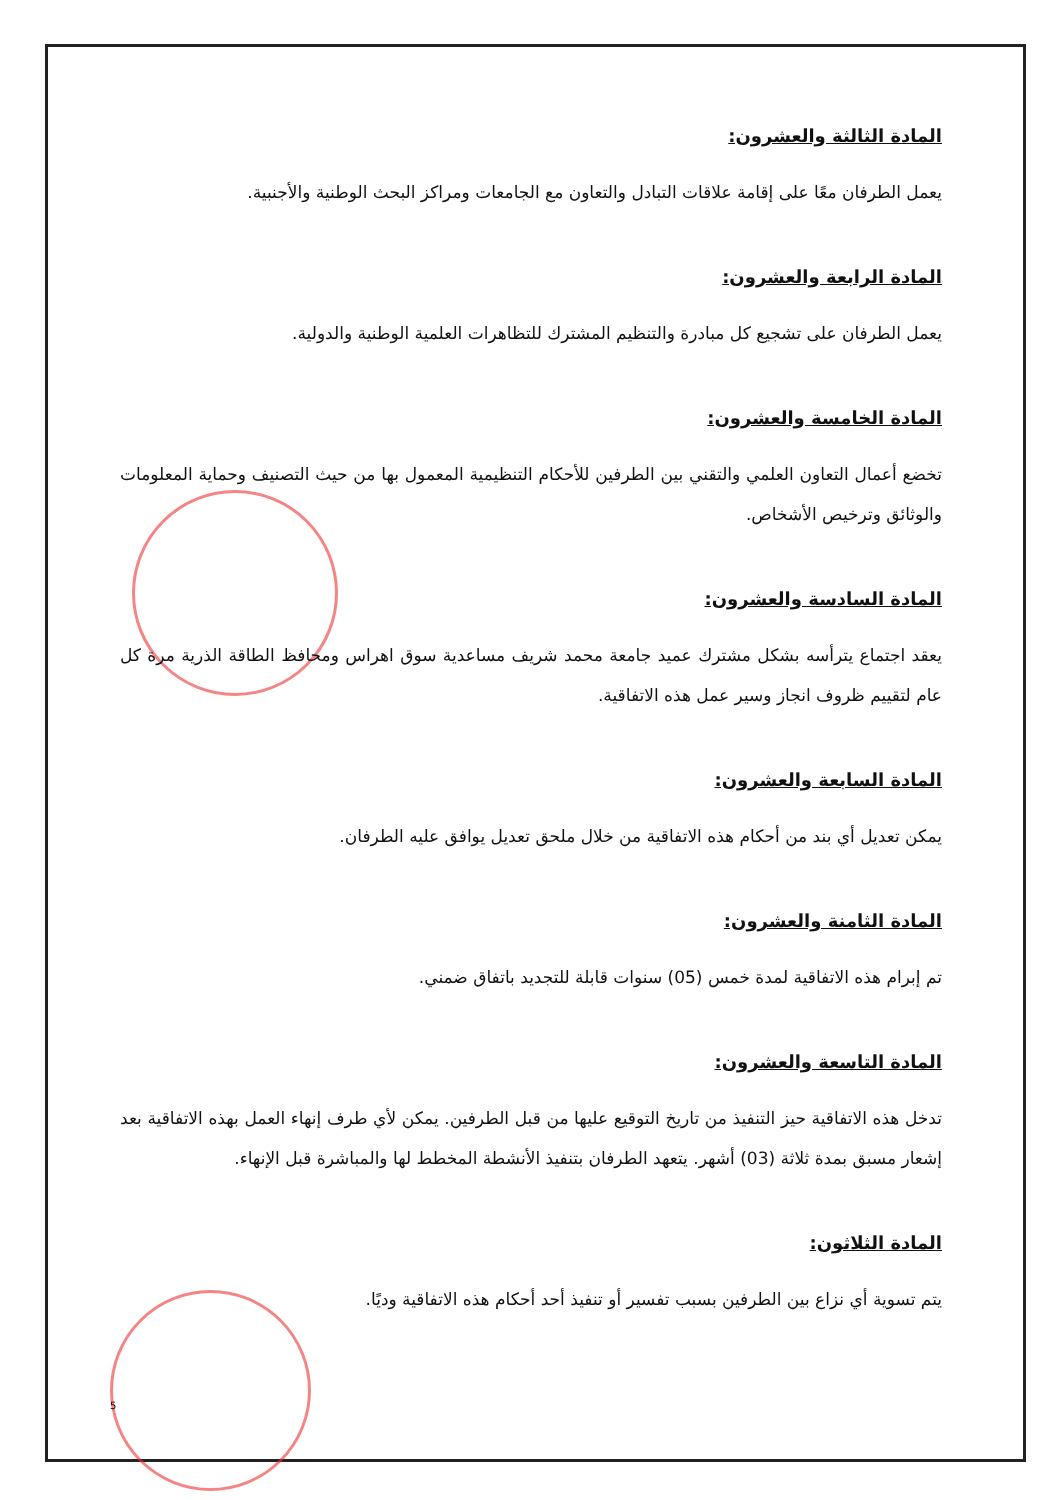المادة الثالثة والعشرون:
يعمل الطرفان معًا على إقامة علاقات التبادل والتعاون مع الجامعات ومراكز البحث الوطنية والأجنبية.
المادة الرابعة والعشرون:
يعمل الطرفان على تشجيع كل مبادرة والتنظيم المشترك للتظاهرات العلمية الوطنية والدولية.
المادة الخامسة والعشرون:
تخضع أعمال التعاون العلمي والتقني بين الطرفين للأحكام التنظيمية المعمول بها من حيث التصنيف وحماية المعلومات والوثائق وترخيص الأشخاص.
المادة السادسة والعشرون:
يعقد اجتماع يترأسه بشكل مشترك عميد جامعة محمد شريف مساعدية سوق اهراس ومحافظ الطاقة الذرية مرة كل عام لتقييم ظروف انجاز وسير عمل هذه الاتفاقية.
المادة السابعة والعشرون:
يمكن تعديل أي بند من أحكام هذه الاتفاقية من خلال ملحق تعديل يوافق عليه الطرفان.
المادة الثامنة والعشرون:
تم إبرام هذه الاتفاقية لمدة خمس (05) سنوات قابلة للتجديد باتفاق ضمني.
المادة التاسعة والعشرون:
تدخل هذه الاتفاقية حيز التنفيذ من تاريخ التوقيع عليها من قبل الطرفين. يمكن لأي طرف إنهاء العمل بهذه الاتفاقية بعد إشعار مسبق بمدة ثلاثة (03) أشهر. يتعهد الطرفان بتنفيذ الأنشطة المخطط لها والمباشرة قبل الإنهاء.
المادة الثلاثون:
يتم تسوية أي نزاع بين الطرفين بسبب تفسير أو تنفيذ أحد أحكام هذه الاتفاقية وديًا.
5